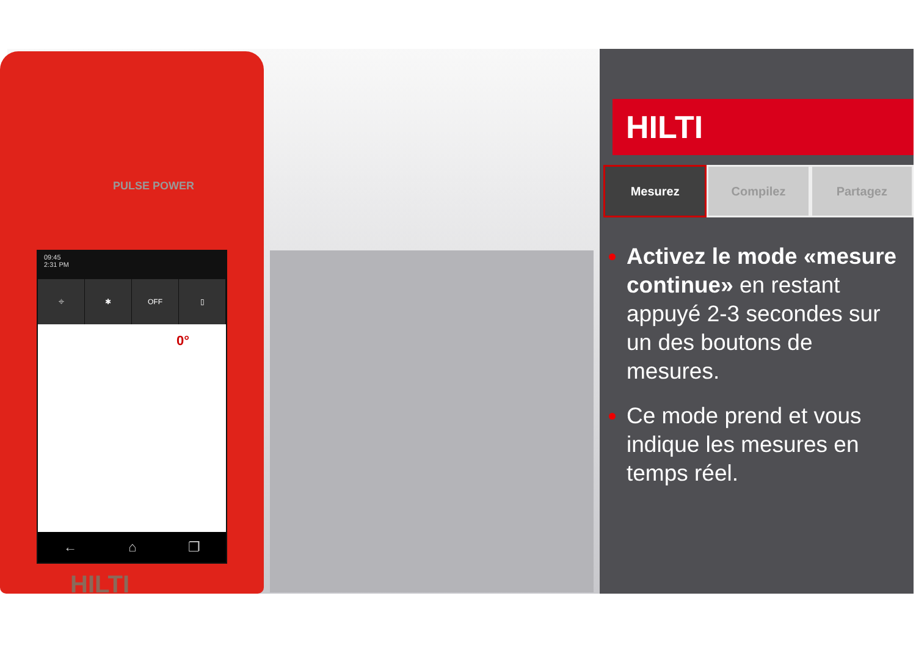09:45
2:31 PM
⌖ ✱ OFF ▯
0°
← ⌂ ❐
PULSE POWER
HILTI
HILTI
Mesurez Compilez Partagez
Activez le mode «mesure continue» en restant appuyé 2-3 secondes sur un des boutons de mesures.
Ce mode prend et vous indique les mesures en temps réel.